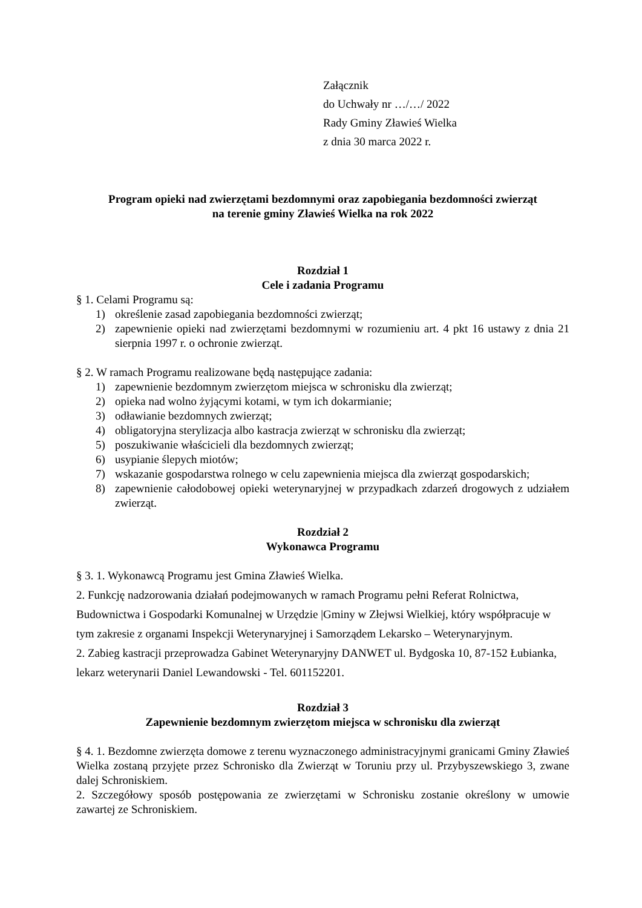Załącznik
do Uchwały nr …/…/ 2022
Rady Gminy Zławieś Wielka
z dnia 30 marca 2022 r.
Program opieki nad zwierzętami bezdomnymi oraz zapobiegania bezdomności zwierząt
na terenie gminy Zławieś Wielka na rok 2022
Rozdział 1
Cele i zadania Programu
§ 1. Celami Programu są:
1) określenie zasad zapobiegania bezdomności zwierząt;
2) zapewnienie opieki nad zwierzętami bezdomnymi w rozumieniu art. 4 pkt 16 ustawy z dnia 21 sierpnia 1997 r. o ochronie zwierząt.
§ 2. W ramach Programu realizowane będą następujące zadania:
1) zapewnienie bezdomnym zwierzętom miejsca w schronisku dla zwierząt;
2) opieka nad wolno żyjącymi kotami, w tym ich dokarmianie;
3) odławianie bezdomnych zwierząt;
4) obligatoryjna sterylizacja albo kastracja zwierząt w schronisku dla zwierząt;
5) poszukiwanie właścicieli dla bezdomnych zwierząt;
6) usypianie ślepych miotów;
7) wskazanie gospodarstwa rolnego w celu zapewnienia miejsca dla zwierząt gospodarskich;
8) zapewnienie całodobowej opieki weterynaryjnej w przypadkach zdarzeń drogowych z udziałem zwierząt.
Rozdział 2
Wykonawca Programu
§ 3. 1. Wykonawcą Programu jest Gmina Zławieś Wielka.
2. Funkcję nadzorowania działań podejmowanych w ramach Programu pełni Referat Rolnictwa, Budownictwa i Gospodarki Komunalnej w Urzędzie |Gminy w Złejwsi Wielkiej, który współpracuje w tym zakresie z organami Inspekcji Weterynaryjnej i Samorządem Lekarsko – Weterynaryjnym.
2. Zabieg kastracji przeprowadza Gabinet Weterynaryjny DANWET ul. Bydgoska 10, 87-152 Łubianka, lekarz weterynarii Daniel Lewandowski - Tel. 601152201.
Rozdział 3
Zapewnienie bezdomnym zwierzętom miejsca w schronisku dla zwierząt
§ 4. 1. Bezdomne zwierzęta domowe z terenu wyznaczonego administracyjnymi granicami Gminy Zławieś Wielka zostaną przyjęte przez Schronisko dla Zwierząt w Toruniu przy ul. Przybyszewskiego 3, zwane dalej Schroniskiem.
2. Szczegółowy sposób postępowania ze zwierzętami w Schronisku zostanie określony w umowie zawartej ze Schroniskiem.